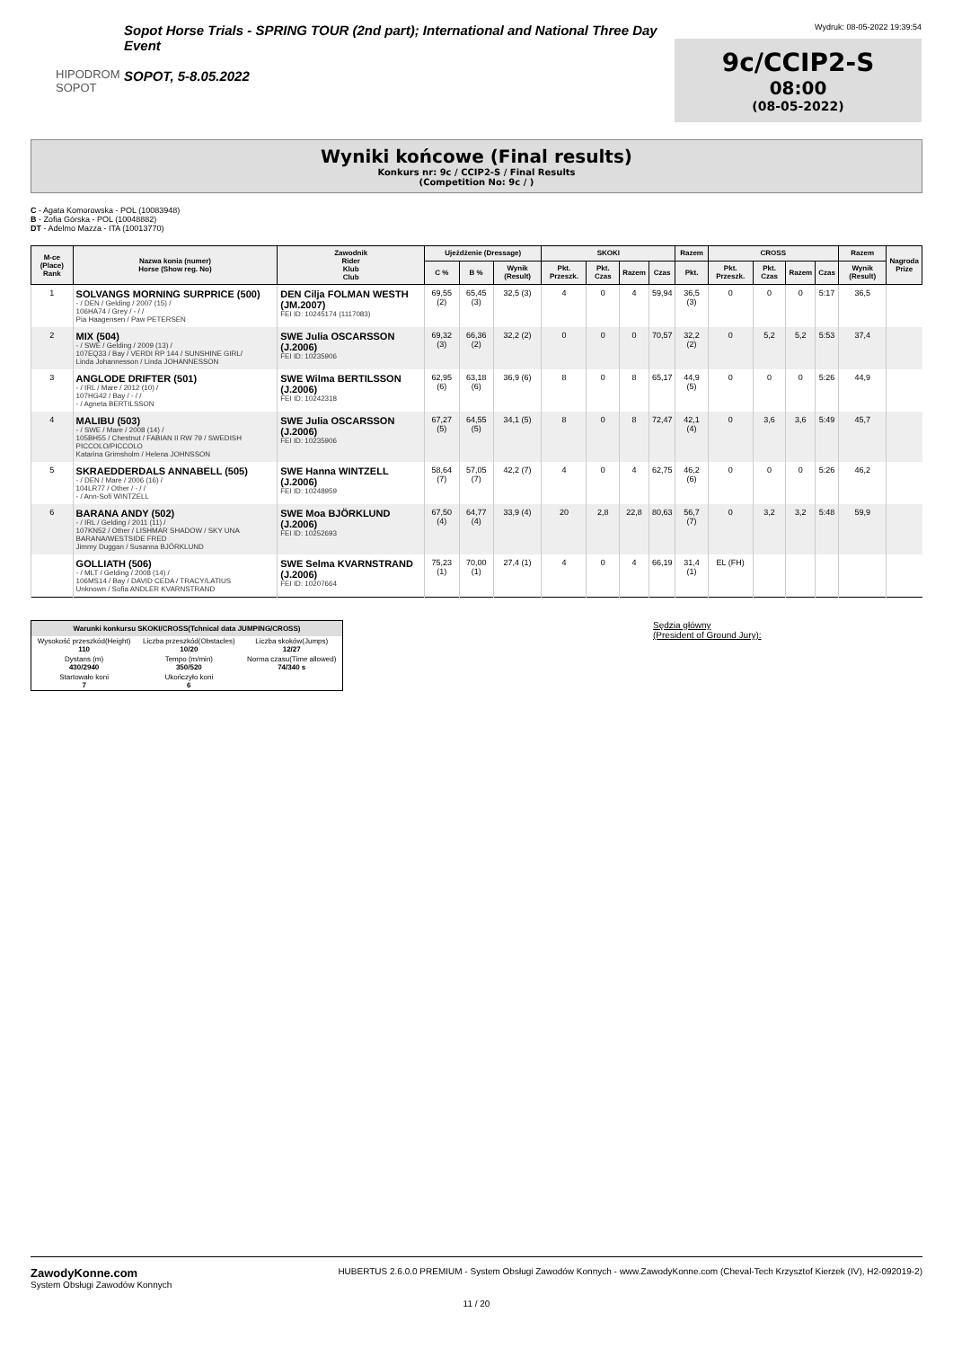HIPODROM SOPOT
Sopot Horse Trials - SPRING TOUR (2nd part); International and National Three Day Event
SOPOT, 5-8.05.2022
Wydruk: 08-05-2022 19:39:54
9c/CCIP2-S
08:00
(08-05-2022)
Wyniki końcowe (Final results)
Konkurs nr: 9c / CCIP2-S / Final Results
(Competition No: 9c / )
C - Agata Komorowska - POL (10083948)
B - Zofia Górska - POL (10048882)
DT - Adelmo Mazza - ITA (10013770)
| M-ce (Place) Rank | Nazwa konia (numer) Horse (Show reg. No) | Zawodnik Rider Klub Club | Ujeżdżenie (Dressage) | | | SKOKI | | | | Razem | CROSS | | | | Razem | Nagroda Prize |
| --- | --- | --- | --- | --- | --- | --- | --- | --- | --- | --- | --- | --- | --- | --- | --- | --- |
| | | | C % | B % | Wynik (Result) | Pkt. Przeszk. | Pkt. Czas | Razem | Czas | Pkt. | Pkt. Przeszk. | Pkt. Czas | Razem | Czas | Wynik (Result) | |
| 1 | SOLVANGS MORNING SURPRICE (500) - / DEN / Gelding / 2007 (15) / 106HA74 / Grey / - / / Pia Haagensen / Paw PETERSEN | DEN Cilja FOLMAN WESTH (JM.2007) FEI ID: 10245174 (1117083) | 69,55 (2) | 65,45 (3) | 32,5 (3) | 4 | 0 | 4 | 59,94 | 36,5 (3) | 0 | 0 | 0 | 5:17 | 36,5 | |
| 2 | MIX (504) - / SWE / Gelding / 2009 (13) / 107EQ33 / Bay / VERDI RP 144 / SUNSHINE GIRL/ Linda Johannesson / Linda JOHANNESSON | SWE Julia OSCARSSON (J.2006) FEI ID: 10235906 | 69,32 (3) | 66,36 (2) | 32,2 (2) | 0 | 0 | 0 | 70,57 | 32,2 (2) | 0 | 5,2 | 5,2 | 5:53 | 37,4 | |
| 3 | ANGLODE DRIFTER (501) - / IRL / Mare / 2012 (10) / 107HG42 / Bay / - / / - / Agneta BERTILSSON | SWE Wilma BERTILSSON (J.2006) FEI ID: 10242318 | 62,95 (6) | 63,18 (6) | 36,9 (6) | 8 | 0 | 8 | 65,17 | 44,9 (5) | 0 | 0 | 0 | 5:26 | 44,9 | |
| 4 | MALIBU (503) - / SWE / Mare / 2008 (14) / 105BH55 / Chestnut / FABIAN II RW 79 / SWEDISH PICCOLO/PICCOLO Katarina Grimsholm / Helena JOHNSSON | SWE Julia OSCARSSON (J.2006) FEI ID: 10235906 | 67,27 (5) | 64,55 (5) | 34,1 (5) | 8 | 0 | 8 | 72,47 | 42,1 (4) | 0 | 3,6 | 3,6 | 5:49 | 45,7 | |
| 5 | SKRAEDDERDALS ANNABELL (505) - / DEN / Mare / 2006 (16) / 104LR77 / Other / - / / - / Ann-Sofi WINTZELL | SWE Hanna WINTZELL (J.2006) FEI ID: 10248959 | 58,64 (7) | 57,05 (7) | 42,2 (7) | 4 | 0 | 4 | 62,75 | 46,2 (6) | 0 | 0 | 0 | 5:26 | 46,2 | |
| 6 | BARANA ANDY (502) - / IRL / Gelding / 2011 (11) / 107KN52 / Other / LISHMAR SHADOW / SKY UNA BARANA/WESTSIDE FRED Jimmy Duggan / Susanna BJÖRKLUND | SWE Moa BJÖRKLUND (J.2006) FEI ID: 10252693 | 67,50 (4) | 64,77 (4) | 33,9 (4) | 20 | 2,8 | 22,8 | 80,63 | 56,7 (7) | 0 | 3,2 | 3,2 | 5:48 | 59,9 | |
| | GOLLIATH (506) - / MLT / Gelding / 2008 (14) / 106MS14 / Bay / DAVID CEDA / TRACY/LATIUS Unknown / Sofia ANDLER KVARNSTRAND | SWE Selma KVARNSTRAND (J.2006) FEI ID: 10207664 | 75,23 (1) | 70,00 (1) | 27,4 (1) | 4 | 0 | 4 | 66,19 | 31,4 (1) | EL (FH) | | | | | |
| Warunki konkursu SKOKI/CROSS(Tchnical data JUMPING/CROSS) | | |
| --- | --- | --- |
| Wysokość przeszkód(Height) 110 | Liczba przeszkód(Obstacles) 10/20 | Liczba skoków(Jumps) 12/27 |
| Dystans (m) 430/2940 | Tempo (m/min) 350/520 | Norma czasu(Time allowed) 74/340 s |
| Startowało koni 7 | Ukończyło koni 6 | |
Sędzia główny
(President of Ground Jury):
ZawodyKonne.com
System Obsługi Zawodów Konnych
HUBERTUS 2.6.0.0 PREMIUM - System Obsługi Zawodów Konnych - www.ZawodyKonne.com (Cheval-Tech Krzysztof Kierzek (IV), H2-092019-2)
11 / 20